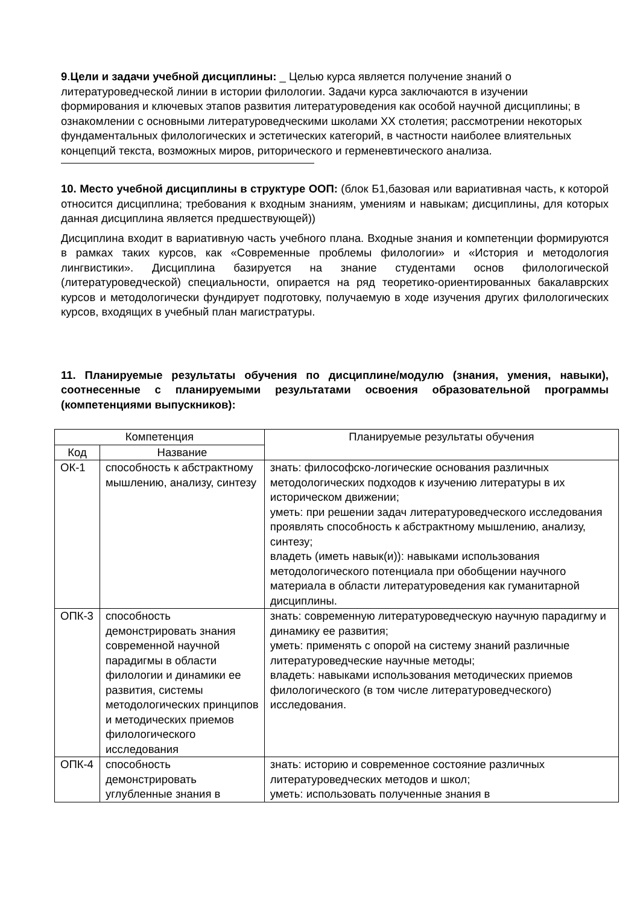9.Цели и задачи учебной дисциплины: _ Целью курса является получение знаний о литературоведческой линии в истории филологии. Задачи курса заключаются в изучении формирования и ключевых этапов развития литературоведения как особой научной дисциплины; в ознакомлении с основными литературоведческими школами ХХ столетия; рассмотрении некоторых фундаментальных филологических и эстетических категорий, в частности наиболее влиятельных концепций текста, возможных миров, риторического и герменевтического анализа.
10. Место учебной дисциплины в структуре ООП: (блок Б1,базовая или вариативная часть, к которой относится дисциплина; требования к входным знаниям, умениям и навыкам; дисциплины, для которых данная дисциплина является предшествующей))
Дисциплина входит в вариативную часть учебного плана. Входные знания и компетенции формируются в рамках таких курсов, как «Современные проблемы филологии» и «История и методология лингвистики». Дисциплина базируется на знание студентами основ филологической (литературоведческой) специальности, опирается на ряд теоретико-ориентированных бакалаврских курсов и методологически фундирует подготовку, получаемую в ходе изучения других филологических курсов, входящих в учебный план магистратуры.
11. Планируемые результаты обучения по дисциплине/модулю (знания, умения, навыки), соотнесенные с планируемыми результатами освоения образовательной программы (компетенциями выпускников):
| Компетенция | | Планируемые результаты обучения |
| --- | --- | --- |
| Код | Название | |
| ОК-1 | способность к абстрактному мышлению, анализу, синтезу | знать: философско-логические основания различных методологических подходов к изучению литературы в их историческом движении; уметь: при решении задач литературоведческого исследования проявлять способность к абстрактному мышлению, анализу, синтезу; владеть (иметь навык(и)): навыками использования методологического потенциала при обобщении научного материала в области литературоведения как гуманитарной дисциплины. |
| ОПК-3 | способность демонстрировать знания современной научной парадигмы в области филологии и динамики ее развития, системы методологических принципов и методических приемов филологического исследования | знать: современную литературоведческую научную парадигму и динамику ее развития; уметь: применять с опорой на систему знаний различные литературоведческие научные методы; владеть: навыками использования методических приемов филологического (в том числе литературоведческого) исследования. |
| ОПК-4 | способность демонстрировать углубленные знания в | знать: историю и современное состояние различных литературоведческих методов и школ; уметь: использовать полученные знания в |